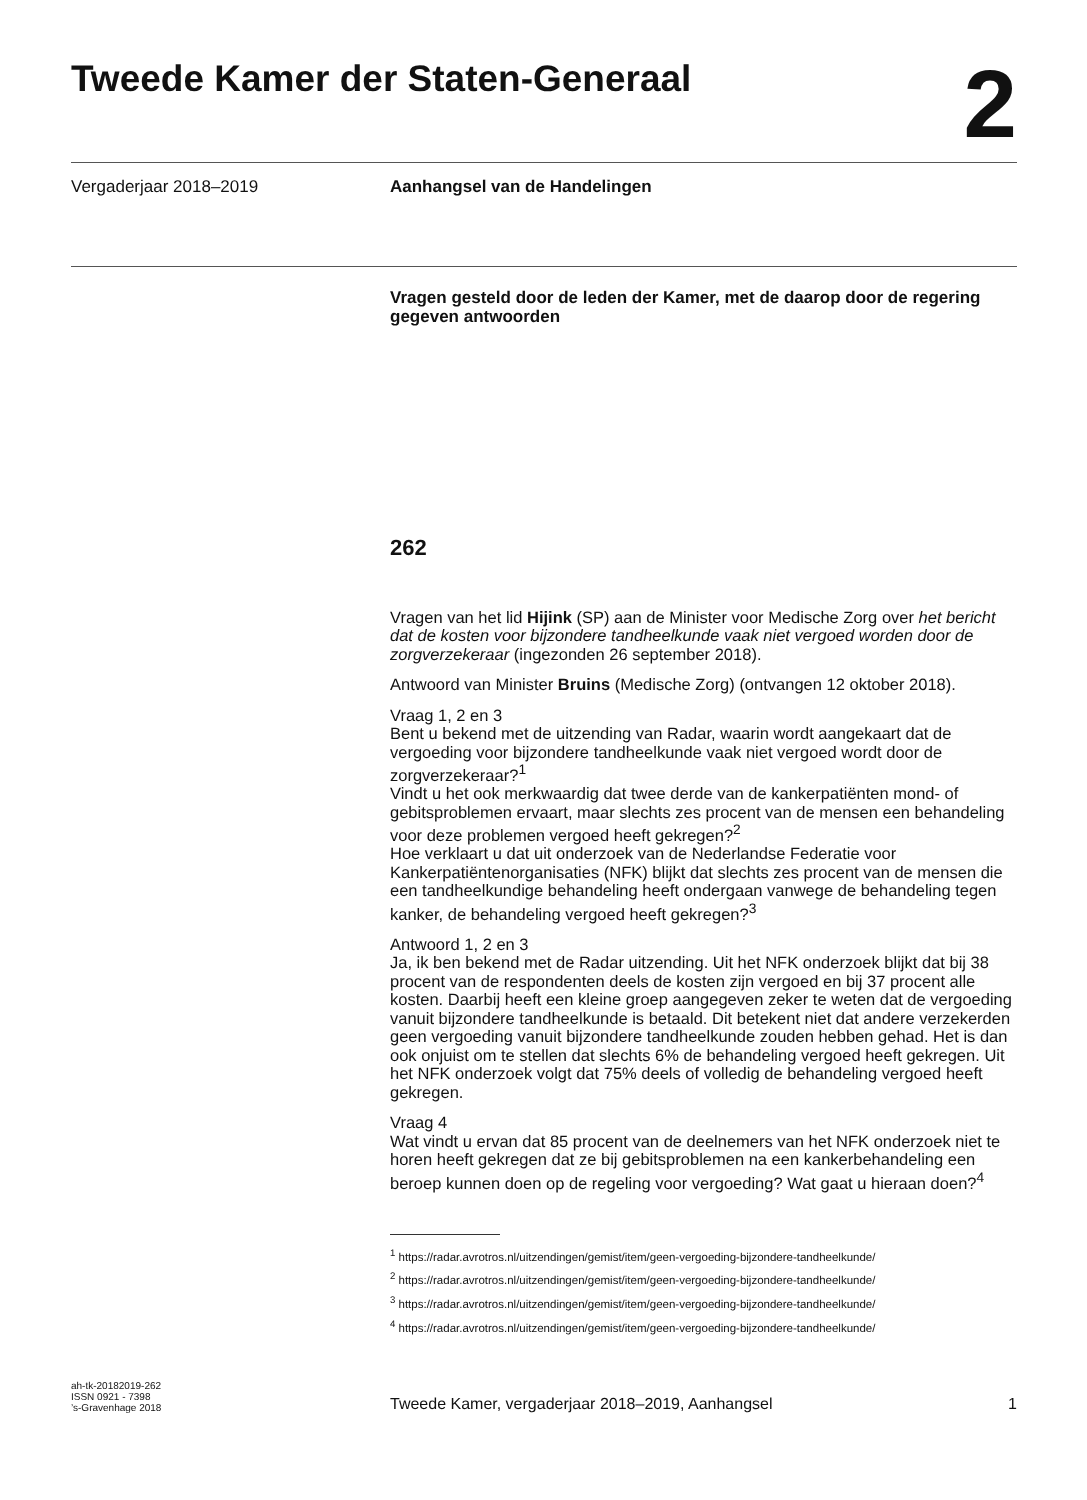Tweede Kamer der Staten-Generaal
2
Vergaderjaar 2018–2019
Aanhangsel van de Handelingen
Vragen gesteld door de leden der Kamer, met de daarop door de regering gegeven antwoorden
262
Vragen van het lid Hijink (SP) aan de Minister voor Medische Zorg over het bericht dat de kosten voor bijzondere tandheelkunde vaak niet vergoed worden door de zorgverzekeraar (ingezonden 26 september 2018).
Antwoord van Minister Bruins (Medische Zorg) (ontvangen 12 oktober 2018).
Vraag 1, 2 en 3
Bent u bekend met de uitzending van Radar, waarin wordt aangekaart dat de vergoeding voor bijzondere tandheelkunde vaak niet vergoed wordt door de zorgverzekeraar?<sup>1</sup>
Vindt u het ook merkwaardig dat twee derde van de kankerpatiënten mond- of gebitsproblemen ervaart, maar slechts zes procent van de mensen een behandeling voor deze problemen vergoed heeft gekregen?<sup>2</sup>
Hoe verklaart u dat uit onderzoek van de Nederlandse Federatie voor Kankerpatiëntenorganisaties (NFK) blijkt dat slechts zes procent van de mensen die een tandheelkundige behandeling heeft ondergaan vanwege de behandeling tegen kanker, de behandeling vergoed heeft gekregen?<sup>3</sup>
Antwoord 1, 2 en 3
Ja, ik ben bekend met de Radar uitzending. Uit het NFK onderzoek blijkt dat bij 38 procent van de respondenten deels de kosten zijn vergoed en bij 37 procent alle kosten. Daarbij heeft een kleine groep aangegeven zeker te weten dat de vergoeding vanuit bijzondere tandheelkunde is betaald. Dit betekent niet dat andere verzekerden geen vergoeding vanuit bijzondere tandheelkunde zouden hebben gehad. Het is dan ook onjuist om te stellen dat slechts 6% de behandeling vergoed heeft gekregen. Uit het NFK onderzoek volgt dat 75% deels of volledig de behandeling vergoed heeft gekregen.
Vraag 4
Wat vindt u ervan dat 85 procent van de deelnemers van het NFK onderzoek niet te horen heeft gekregen dat ze bij gebitsproblemen na een kankerbehandeling een beroep kunnen doen op de regeling voor vergoeding? Wat gaat u hieraan doen?<sup>4</sup>
<sup>1</sup> https://radar.avrotros.nl/uitzendingen/gemist/item/geen-vergoeding-bijzondere-tandheelkunde/
<sup>2</sup> https://radar.avrotros.nl/uitzendingen/gemist/item/geen-vergoeding-bijzondere-tandheelkunde/
<sup>3</sup> https://radar.avrotros.nl/uitzendingen/gemist/item/geen-vergoeding-bijzondere-tandheelkunde/
<sup>4</sup> https://radar.avrotros.nl/uitzendingen/gemist/item/geen-vergoeding-bijzondere-tandheelkunde/
ah-tk-20182019-262
ISSN 0921 - 7398
’s-Gravenhage 2018
Tweede Kamer, vergaderjaar 2018–2019, Aanhangsel
1